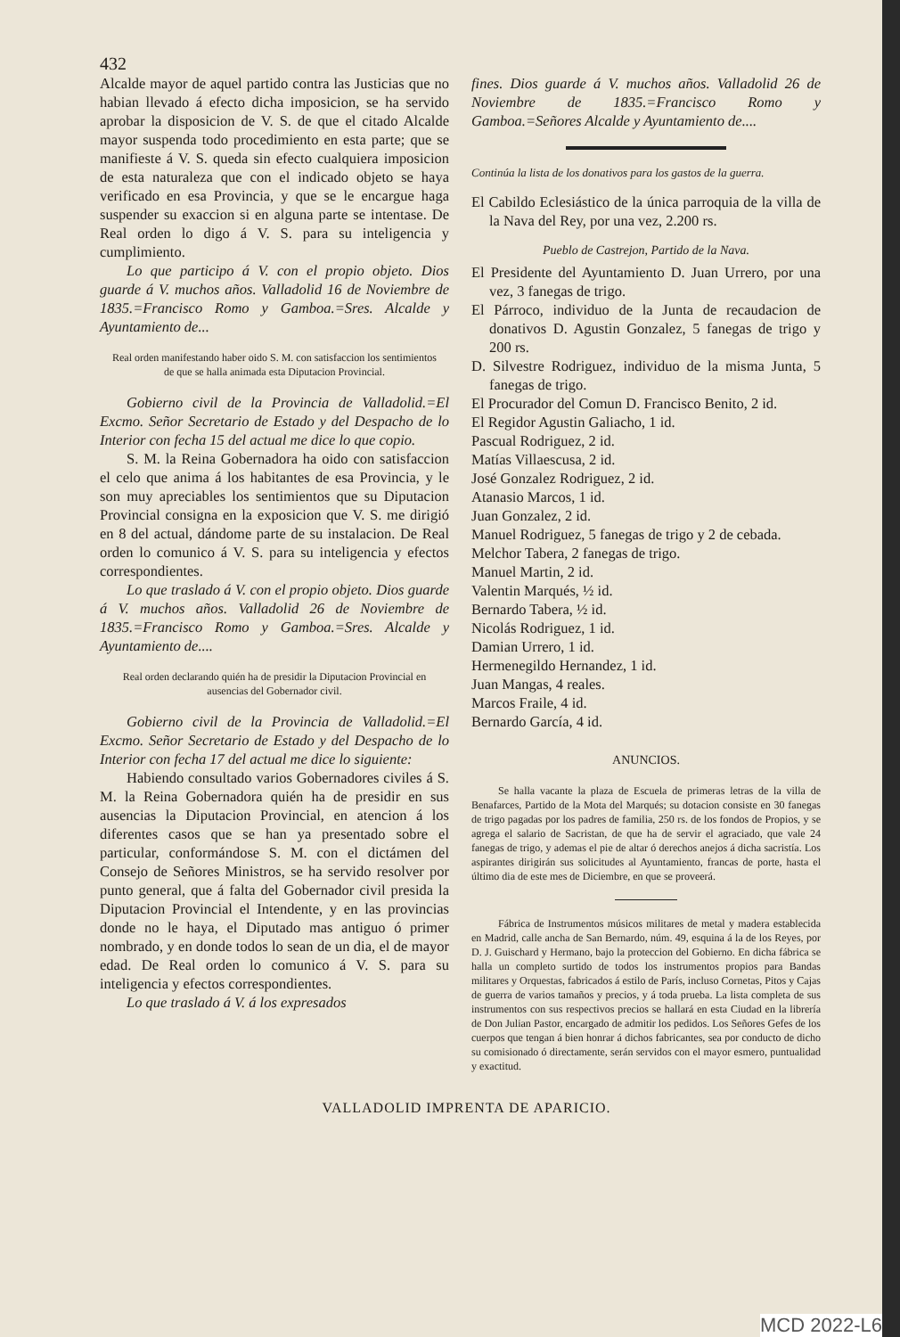432
Alcalde mayor de aquel partido contra las Justicias que no habian llevado á efecto dicha imposicion, se ha servido aprobar la disposicion de V. S. de que el citado Alcalde mayor suspenda todo procedimiento en esta parte; que se manifieste á V. S. queda sin efecto cualquiera imposicion de esta naturaleza que con el indicado objeto se haya verificado en esa Provincia, y que se le encargue haga suspender su exaccion si en alguna parte se intentase. De Real orden lo digo á V. S. para su inteligencia y cumplimiento.
Lo que participo á V. con el propio objeto. Dios guarde á V. muchos años. Valladolid 16 de Noviembre de 1835.=Francisco Romo y Gamboa.=Sres. Alcalde y Ayuntamiento de...
Real orden manifestando haber oido S. M. con satisfaccion los sentimientos de que se halla animada esta Diputacion Provincial.
Gobierno civil de la Provincia de Valladolid.=El Excmo. Señor Secretario de Estado y del Despacho de lo Interior con fecha 15 del actual me dice lo que copio.
S. M. la Reina Gobernadora ha oido con satisfaccion el celo que anima á los habitantes de esa Provincia, y le son muy apreciables los sentimientos que su Diputacion Provincial consigna en la exposicion que V. S. me dirigió en 8 del actual, dándome parte de su instalacion. De Real orden lo comunico á V. S. para su inteligencia y efectos correspondientes.
Lo que traslado á V. con el propio objeto. Dios guarde á V. muchos años. Valladolid 26 de Noviembre de 1835.=Francisco Romo y Gamboa.=Sres. Alcalde y Ayuntamiento de....
Real orden declarando quién ha de presidir la Diputacion Provincial en ausencias del Gobernador civil.
Gobierno civil de la Provincia de Valladolid.=El Excmo. Señor Secretario de Estado y del Despacho de lo Interior con fecha 17 del actual me dice lo siguiente:
Habiendo consultado varios Gobernadores civiles á S. M. la Reina Gobernadora quién ha de presidir en sus ausencias la Diputacion Provincial, en atencion á los diferentes casos que se han ya presentado sobre el particular, conformándose S. M. con el dictámen del Consejo de Señores Ministros, se ha servido resolver por punto general, que á falta del Gobernador civil presida la Diputacion Provincial el Intendente, y en las provincias donde no le haya, el Diputado mas antiguo ó primer nombrado, y en donde todos lo sean de un dia, el de mayor edad. De Real orden lo comunico á V. S. para su inteligencia y efectos correspondientes.
Lo que traslado á V. á los expresados
fines. Dios guarde á V. muchos años. Valladolid 26 de Noviembre de 1835.=Francisco Romo y Gamboa.=Señores Alcalde y Ayuntamiento de....
Continúa la lista de los donativos para los gastos de la guerra.
El Cabildo Eclesiástico de la única parroquia de la villa de la Nava del Rey, por una vez, 2.200 rs.
Pueblo de Castrejon, Partido de la Nava.
El Presidente del Ayuntamiento D. Juan Urrero, por una vez, 3 fanegas de trigo.
El Párroco, individuo de la Junta de recaudacion de donativos D. Agustin Gonzalez, 5 fanegas de trigo y 200 rs.
D. Silvestre Rodriguez, individuo de la misma Junta, 5 fanegas de trigo.
El Procurador del Comun D. Francisco Benito, 2 id.
El Regidor Agustin Galiacho, 1 id.
Pascual Rodriguez, 2 id.
Matías Villaescusa, 2 id.
José Gonzalez Rodriguez, 2 id.
Atanasio Marcos, 1 id.
Juan Gonzalez, 2 id.
Manuel Rodriguez, 5 fanegas de trigo y 2 de cebada.
Melchor Tabera, 2 fanegas de trigo.
Manuel Martin, 2 id.
Valentin Marqués, ½ id.
Bernardo Tabera, ½ id.
Nicolás Rodriguez, 1 id.
Damian Urrero, 1 id.
Hermenegildo Hernandez, 1 id.
Juan Mangas, 4 reales.
Marcos Fraile, 4 id.
Bernardo García, 4 id.
ANUNCIOS.
Se halla vacante la plaza de Escuela de primeras letras de la villa de Benafarces, Partido de la Mota del Marqués; su dotacion consiste en 30 fanegas de trigo pagadas por los padres de familia, 250 rs. de los fondos de Propios, y se agrega el salario de Sacristan, de que ha de servir el agraciado, que vale 24 fanegas de trigo, y ademas el pie de altar ó derechos anejos á dicha sacristía. Los aspirantes dirigirán sus solicitudes al Ayuntamiento, francas de porte, hasta el último dia de este mes de Diciembre, en que se proveerá.
Fábrica de Instrumentos músicos militares de metal y madera establecida en Madrid, calle ancha de San Bernardo, núm. 49, esquina á la de los Reyes, por D. J. Guischard y Hermano, bajo la proteccion del Gobierno. En dicha fábrica se halla un completo surtido de todos los instrumentos propios para Bandas militares y Orquestas, fabricados á estilo de París, incluso Cornetas, Pitos y Cajas de guerra de varios tamaños y precios, y á toda prueba. La lista completa de sus instrumentos con sus respectivos precios se hallará en esta Ciudad en la librería de Don Julian Pastor, encargado de admitir los pedidos. Los Señores Gefes de los cuerpos que tengan á bien honrar á dichos fabricantes, sea por conducto de dicho su comisionado ó directamente, serán servidos con el mayor esmero, puntualidad y exactitud.
VALLADOLID IMPRENTA DE APARICIO.
MCD 2022-L6